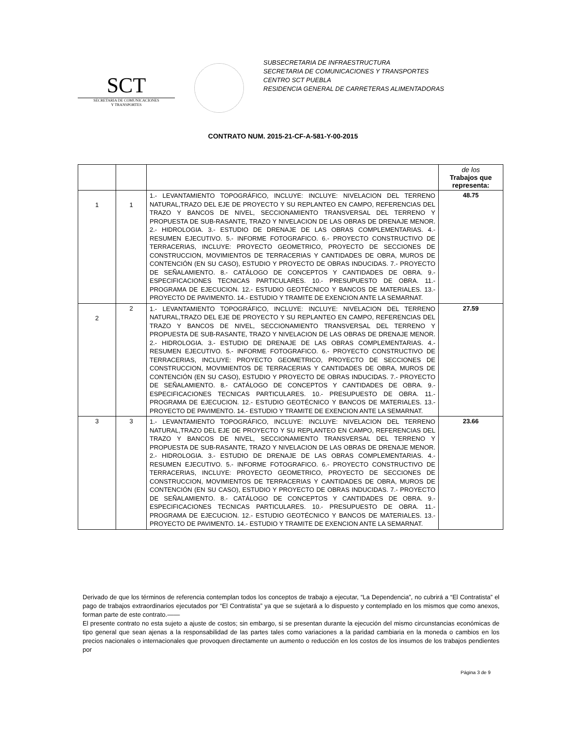SCT
SECRETARIA DE COMUNICACIONES
Y TRANSPORTES
SUBSECRETARIA DE INFRAESTRUCTURA
SECRETARIA DE COMUNICACIONES Y TRANSPORTES
CENTRO SCT PUEBLA
RESIDENCIA GENERAL DE CARRETERAS ALIMENTADORAS
CONTRATO NUM. 2015-21-CF-A-581-Y-00-2015
| | | | de los Trabajos que representa: |
| --- | --- | --- | --- |
| 1 | 1 | 1.- LEVANTAMIENTO TOPOGRÁFICO, INCLUYE: INCLUYE: NIVELACION DEL TERRENO NATURAL,TRAZO DEL EJE DE PROYECTO Y SU REPLANTEO EN CAMPO, REFERENCIAS DEL TRAZO Y BANCOS DE NIVEL, SECCIONAMIENTO TRANSVERSAL DEL TERRENO Y PROPUESTA DE SUB-RASANTE, TRAZO Y NIVELACION DE LAS OBRAS DE DRENAJE MENOR. 2.- HIDROLOGIA. 3.- ESTUDIO DE DRENAJE DE LAS OBRAS COMPLEMENTARIAS. 4.- RESUMEN EJECUTIVO. 5.- INFORME FOTOGRAFICO. 6.- PROYECTO CONSTRUCTIVO DE TERRACERIAS, INCLUYE: PROYECTO GEOMETRICO, PROYECTO DE SECCIONES DE CONSTRUCCION, MOVIMIENTOS DE TERRACERIAS Y CANTIDADES DE OBRA, MUROS DE CONTENCIÓN (EN SU CASO), ESTUDIO Y PROYECTO DE OBRAS INDUCIDAS. 7.- PROYECTO DE SEÑALAMIENTO. 8.- CATÁLOGO DE CONCEPTOS Y CANTIDADES DE OBRA. 9.- ESPECIFICACIONES TECNICAS PARTICULARES. 10.- PRESUPUESTO DE OBRA. 11.- PROGRAMA DE EJECUCION. 12.- ESTUDIO GEOTÉCNICO Y BANCOS DE MATERIALES. 13.- PROYECTO DE PAVIMENTO. 14.- ESTUDIO Y TRAMITE DE EXENCION ANTE LA SEMARNAT. | 48.75 |
| 2 | 2 | 1.- LEVANTAMIENTO TOPOGRÁFICO, INCLUYE: INCLUYE: NIVELACION DEL TERRENO NATURAL,TRAZO DEL EJE DE PROYECTO Y SU REPLANTEO EN CAMPO, REFERENCIAS DEL TRAZO Y BANCOS DE NIVEL, SECCIONAMIENTO TRANSVERSAL DEL TERRENO Y PROPUESTA DE SUB-RASANTE, TRAZO Y NIVELACION DE LAS OBRAS DE DRENAJE MENOR. 2.- HIDROLOGIA. 3.- ESTUDIO DE DRENAJE DE LAS OBRAS COMPLEMENTARIAS. 4.- RESUMEN EJECUTIVO. 5.- INFORME FOTOGRAFICO. 6.- PROYECTO CONSTRUCTIVO DE TERRACERIAS, INCLUYE: PROYECTO GEOMETRICO, PROYECTO DE SECCIONES DE CONSTRUCCION, MOVIMIENTOS DE TERRACERIAS Y CANTIDADES DE OBRA, MUROS DE CONTENCIÓN (EN SU CASO), ESTUDIO Y PROYECTO DE OBRAS INDUCIDAS. 7.- PROYECTO DE SEÑALAMIENTO. 8.- CATÁLOGO DE CONCEPTOS Y CANTIDADES DE OBRA. 9.- ESPECIFICACIONES TECNICAS PARTICULARES. 10.- PRESUPUESTO DE OBRA. 11.- PROGRAMA DE EJECUCION. 12.- ESTUDIO GEOTÉCNICO Y BANCOS DE MATERIALES. 13.- PROYECTO DE PAVIMENTO. 14.- ESTUDIO Y TRAMITE DE EXENCION ANTE LA SEMARNAT. | 27.59 |
| 3 | 3 | 1.- LEVANTAMIENTO TOPOGRÁFICO, INCLUYE: INCLUYE: NIVELACION DEL TERRENO NATURAL,TRAZO DEL EJE DE PROYECTO Y SU REPLANTEO EN CAMPO, REFERENCIAS DEL TRAZO Y BANCOS DE NIVEL, SECCIONAMIENTO TRANSVERSAL DEL TERRENO Y PROPUESTA DE SUB-RASANTE, TRAZO Y NIVELACION DE LAS OBRAS DE DRENAJE MENOR. 2.- HIDROLOGIA. 3.- ESTUDIO DE DRENAJE DE LAS OBRAS COMPLEMENTARIAS. 4.- RESUMEN EJECUTIVO. 5.- INFORME FOTOGRAFICO. 6.- PROYECTO CONSTRUCTIVO DE TERRACERIAS, INCLUYE: PROYECTO GEOMETRICO, PROYECTO DE SECCIONES DE CONSTRUCCION, MOVIMIENTOS DE TERRACERIAS Y CANTIDADES DE OBRA, MUROS DE CONTENCIÓN (EN SU CASO), ESTUDIO Y PROYECTO DE OBRAS INDUCIDAS. 7.- PROYECTO DE SEÑALAMIENTO. 8.- CATÁLOGO DE CONCEPTOS Y CANTIDADES DE OBRA. 9.- ESPECIFICACIONES TECNICAS PARTICULARES. 10.- PRESUPUESTO DE OBRA. 11.- PROGRAMA DE EJECUCION. 12.- ESTUDIO GEOTÉCNICO Y BANCOS DE MATERIALES. 13.- PROYECTO DE PAVIMENTO. 14.- ESTUDIO Y TRAMITE DE EXENCION ANTE LA SEMARNAT. | 23.66 |
Derivado de que los términos de referencia contemplan todos los conceptos de trabajo a ejecutar, “La Dependencia”, no cubrirá a “El Contratista” el pago de trabajos extraordinarios ejecutados por “El Contratista” ya que se sujetará a lo dispuesto y contemplado en los mismos que como anexos, forman parte de este contrato.——
El presente contrato no esta sujeto a ajuste de costos; sin embargo, si se presentan durante la ejecución del mismo circunstancias económicas de tipo general que sean ajenas a la responsabilidad de las partes tales como variaciones a la paridad cambiaria en la moneda o cambios en los precios nacionales o internacionales que provoquen directamente un aumento o reducción en los costos de los insumos de los trabajos pendientes por
Página 3 de 9